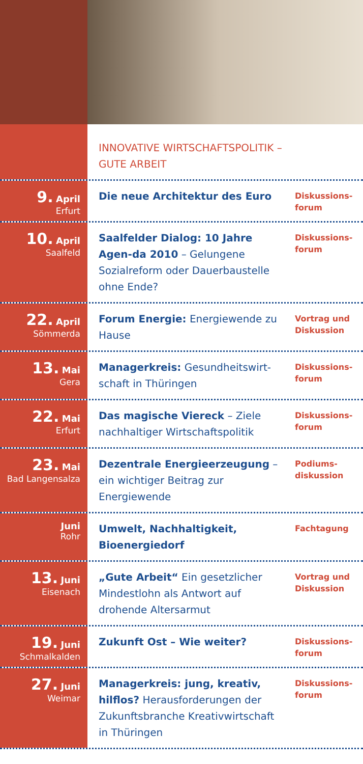INNOVATIVE WIRTSCHAFTSPOLITIK –
GUTE ARBEIT
9. April
Erfurt
Die neue Architektur des Euro
Diskussions-
forum
10. April
Saalfeld
Saalfelder Dialog: 10 Jahre Agen-da 2010 – Gelungene Sozialreform oder Dauerbaustelle ohne Ende?
Diskussions-
forum
22. April
Sömmerda
Forum Energie: Energiewende zu Hause
Vortrag und
Diskussion
13. Mai
Gera
Managerkreis: Gesundheitswirt-schaft in Thüringen
Diskussions-
forum
22. Mai
Erfurt
Das magische Viereck – Ziele nachhaltiger Wirtschaftspolitik
Diskussions-
forum
23. Mai
Bad Langensalza
Dezentrale Energieerzeugung – ein wichtiger Beitrag zur Energiewende
Podiums-
diskussion
Juni
Rohr
Umwelt, Nachhaltigkeit, Bioenergiedorf
Fachtagung
13. Juni
Eisenach
„Gute Arbeit“ Ein gesetzlicher Mindestlohn als Antwort auf drohende Altersarmut
Vortrag und
Diskussion
19. Juni
Schmalkalden
Zukunft Ost – Wie weiter?
Diskussions-
forum
27. Juni
Weimar
Managerkreis: jung, kreativ, hilflos? Herausforderungen der Zukunftsbranche Kreativwirtschaft in Thüringen
Diskussions-
forum